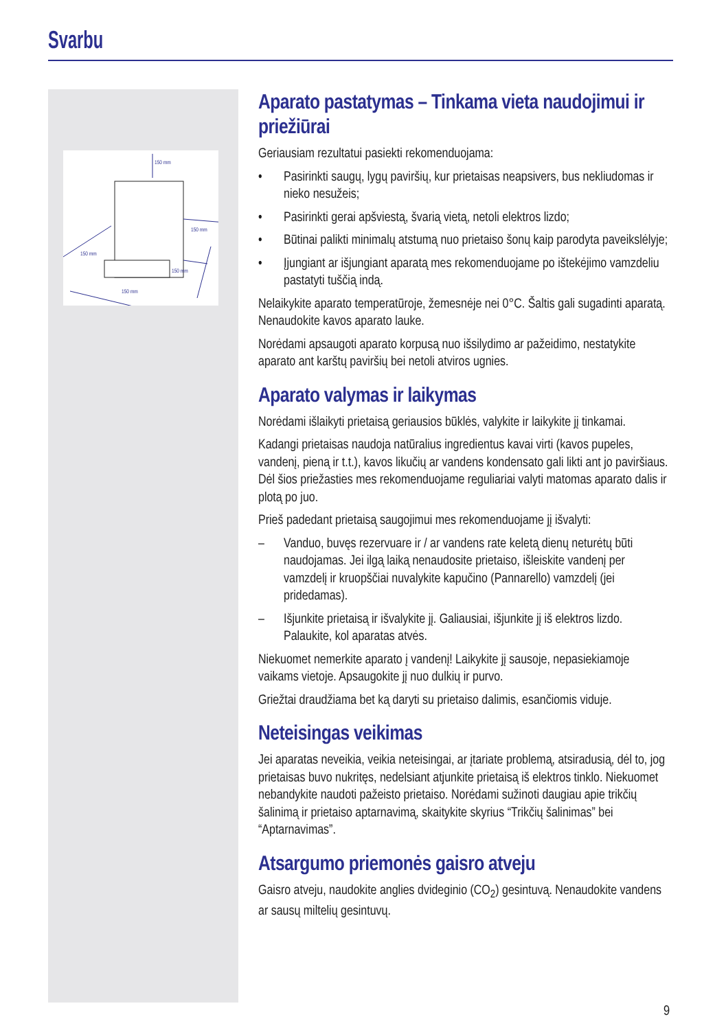Svarbu
150 mm
150 mm
150 mm
150 mm
150 mm
Aparato pastatymas – Tinkama vieta naudojimui ir priežiūrai
Geriausiam rezultatui pasiekti rekomenduojama:
• Pasirinkti saugų, lygų paviršių, kur prietaisas neapsivers, bus nekliudomas ir nieko nesužeis;
• Pasirinkti gerai apšviestą, švarią vietą, netoli elektros lizdo;
• Būtinai palikti minimalų atstumą nuo prietaiso šonų kaip parodyta paveikslėlyje;
• Įjungiant ar išjungiant aparatą mes rekomenduojame po ištekėjimo vamzdeliu pastatyti tuščią indą.
Nelaikykite aparato temperatūroje, žemesnėje nei 0°C. Šaltis gali sugadinti aparatą. Nenaudokite kavos aparato lauke.
Norėdami apsaugoti aparato korpusą nuo išsilydimo ar pažeidimo, nestatykite aparato ant karštų paviršių bei netoli atviros ugnies.
Aparato valymas ir laikymas
Norėdami išlaikyti prietaisą geriausios būklės, valykite ir laikykite jį tinkamai.
Kadangi prietaisas naudoja natūralius ingredientus kavai virti (kavos pupeles, vandenį, pieną ir t.t.), kavos likučių ar vandens kondensato gali likti ant jo paviršiaus. Dėl šios priežasties mes rekomenduojame reguliariai valyti matomas aparato dalis ir plotą po juo.
Prieš padedant prietaisą saugojimui mes rekomenduojame jį išvalyti:
– Vanduo, buvęs rezervuare ir / ar vandens rate keletą dienų neturėtų būti naudojamas. Jei ilgą laiką nenaudosite prietaiso, išleiskite vandenį per vamzdelį ir kruopščiai nuvalykite kapučino (Pannarello) vamzdelį (jei pridedamas).
– Išjunkite prietaisą ir išvalykite jį. Galiausiai, išjunkite jį iš elektros lizdo. Palaukite, kol aparatas atvės.
Niekuomet nemerkite aparato į vandenį! Laikykite jį sausoje, nepasiekiamoje vaikams vietoje. Apsaugokite jį nuo dulkių ir purvo.
Griežtai draudžiama bet ką daryti su prietaiso dalimis, esančiomis viduje.
Neteisingas veikimas
Jei aparatas neveikia, veikia neteisingai, ar įtariate problemą, atsiradusią, dėl to, jog prietaisas buvo nukritęs, nedelsiant atjunkite prietaisą iš elektros tinklo. Niekuomet nebandykite naudoti pažeisto prietaiso. Norėdami sužinoti daugiau apie trikčių šalinimą ir prietaiso aptarnavimą, skaitykite skyrius “Trikčių šalinimas” bei “Aptarnavimas”.
Atsargumo priemonės gaisro atveju
Gaisro atveju, naudokite anglies dvideginio (CO<sub>2</sub>) gesintuvą. Nenaudokite vandens ar sausų miltelių gesintuvų.
9